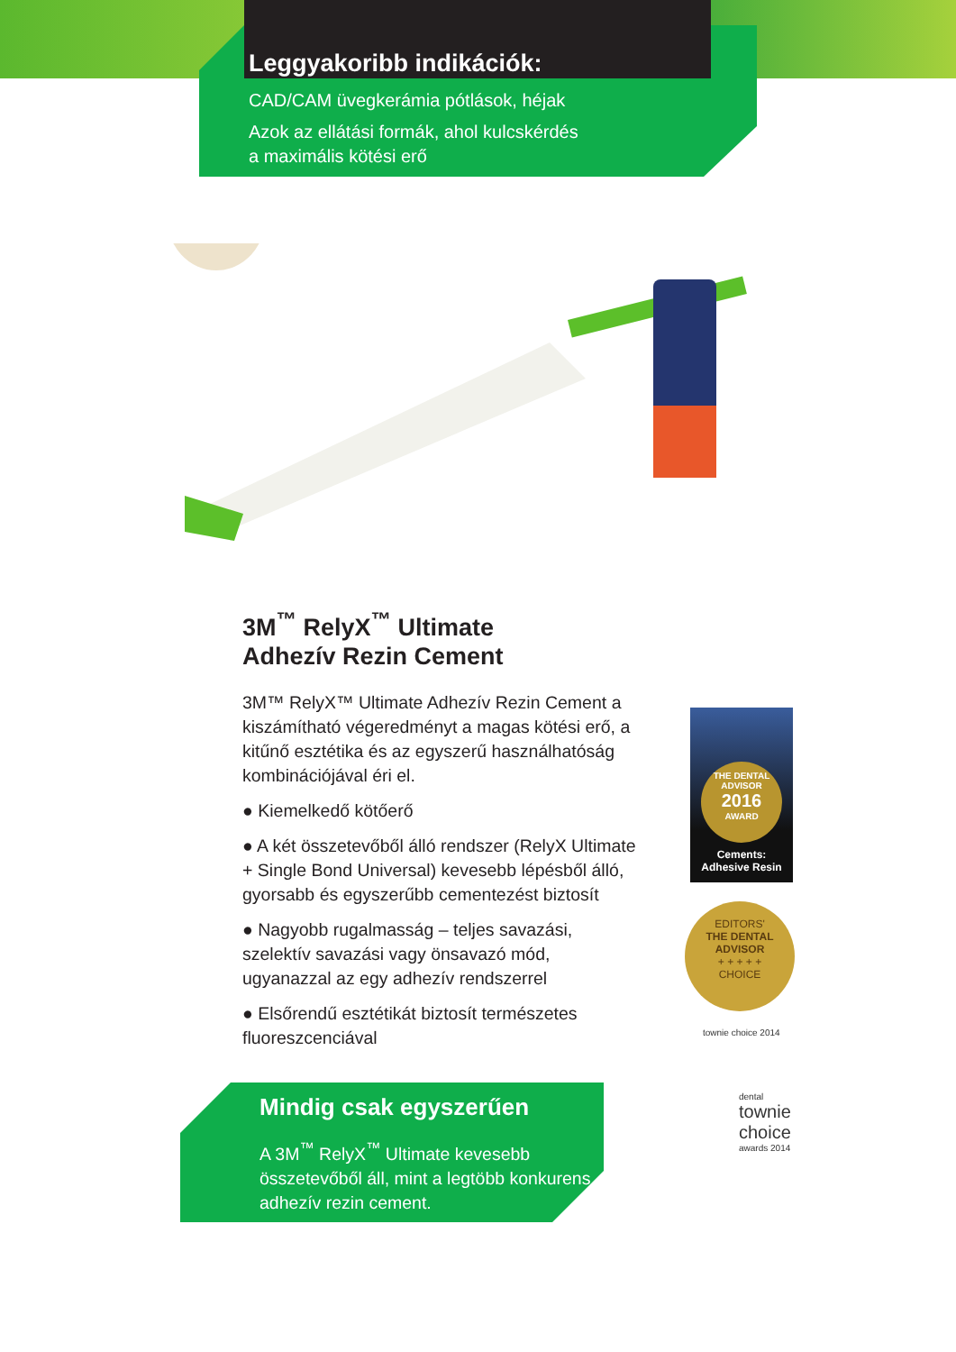Leggyakoribb indikációk:
CAD/CAM üvegkerámia pótlások, héjak
Azok az ellátási formák, ahol kulcskérdés
a maximális kötési erő
3M<sup>™</sup> RelyX<sup>™</sup> Ultimate
Adhezív Rezin Cement
3M™ RelyX™ Ultimate Adhezív Rezin Cement a kiszámítható végeredményt a magas kötési erő, a kitűnő esztétika és az egyszerű használhatóság kombinációjával éri el.
● Kiemelkedő kötőerő
● A két összetevőből álló rendszer (RelyX Ultimate + Single Bond Universal) kevesebb lépésből álló, gyorsabb és egyszerűbb cementezést biztosít
● Nagyobb rugalmasság – teljes savazási, szelektív savazási vagy önsavazó mód, ugyanazzal az egy adhezív rendszerrel
● Elsőrendű esztétikát biztosít természetes fluoreszcenciával
Mindig csak egyszerűen
A 3M<sup>™</sup> RelyX<sup>™</sup> Ultimate kevesebb összetevőből áll, mint a legtöbb konkurens adhezív rezin cement.
THE DENTAL ADVISOR
2016
AWARD
Cements:
Adhesive Resin
EDITORS'
THE DENTAL ADVISOR
+ + + + +
CHOICE
townie choice 2014
dental
townie
choice
awards 2014